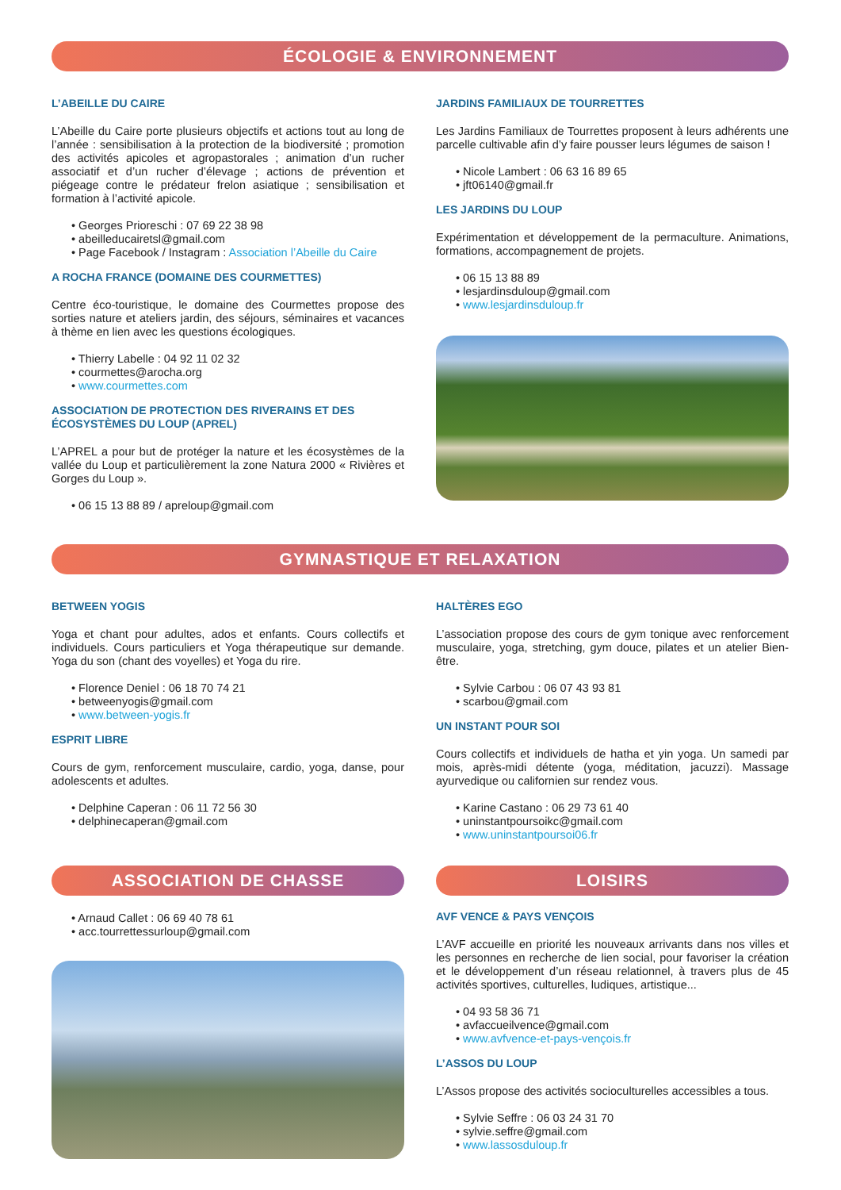ÉCOLOGIE & ENVIRONNEMENT
L’ABEILLE DU CAIRE
L’Abeille du Caire porte plusieurs objectifs et actions tout au long de l’année : sensibilisation à la protection de la biodiversité ; promotion des activités apicoles et agropastorales ; animation d’un rucher associatif et d’un rucher d’élevage ; actions de prévention et piégeage contre le prédateur frelon asiatique ; sensibilisation et formation à l’activité apicole.
• Georges Prioreschi : 07 69 22 38 98
• abeilleducairetsl@gmail.com
• Page Facebook / Instagram : Association l’Abeille du Caire
A ROCHA FRANCE (DOMAINE DES COURMETTES)
Centre éco-touristique, le domaine des Courmettes propose des sorties nature et ateliers jardin, des séjours, séminaires et vacances à thème en lien avec les questions écologiques.
• Thierry Labelle : 04 92 11 02 32
• courmettes@arocha.org
• www.courmettes.com
ASSOCIATION DE PROTECTION DES RIVERAINS ET DES ÉCOSYSTÈMES DU LOUP (APREL)
L’APREL a pour but de protéger la nature et les écosystèmes de la vallée du Loup et particulièrement la zone Natura 2000 « Rivières et Gorges du Loup ».
• 06 15 13 88 89 / apreloup@gmail.com
JARDINS FAMILIAUX DE TOURRETTES
Les Jardins Familiaux de Tourrettes proposent à leurs adhérents une parcelle cultivable afin d’y faire pousser leurs légumes de saison !
• Nicole Lambert : 06 63 16 89 65
• jft06140@gmail.fr
LES JARDINS DU LOUP
Expérimentation et développement de la permaculture. Animations, formations, accompagnement de projets.
• 06 15 13 88 89
• lesjardinsduloup@gmail.com
• www.lesjardinsduloup.fr
GYMNASTIQUE ET RELAXATION
BETWEEN YOGIS
Yoga et chant pour adultes, ados et enfants. Cours collectifs et individuels. Cours particuliers et Yoga thérapeutique sur demande. Yoga du son (chant des voyelles) et Yoga du rire.
• Florence Deniel : 06 18 70 74 21
• betweenyogis@gmail.com
• www.between-yogis.fr
ESPRIT LIBRE
Cours de gym, renforcement musculaire, cardio, yoga, danse, pour adolescents et adultes.
• Delphine Caperan : 06 11 72 56 30
• delphinecaperan@gmail.com
HALTÈRES EGO
L’association propose des cours de gym tonique avec renforcement musculaire, yoga, stretching, gym douce, pilates et un atelier Bien-être.
• Sylvie Carbou : 06 07 43 93 81
• scarbou@gmail.com
UN INSTANT POUR SOI
Cours collectifs et individuels de hatha et yin yoga. Un samedi par mois, après-midi détente (yoga, méditation, jacuzzi). Massage ayurvedique ou californien sur rendez vous.
• Karine Castano : 06 29 73 61 40
• uninstantpoursoikc@gmail.com
• www.uninstantpoursoi06.fr
ASSOCIATION DE CHASSE
• Arnaud Callet : 06 69 40 78 61
• acc.tourrettessurloup@gmail.com
LOISIRS
AVF VENCE & PAYS VENÇOIS
L’AVF accueille en priorité les nouveaux arrivants dans nos villes et les personnes en recherche de lien social, pour favoriser la création et le développement d’un réseau relationnel, à travers plus de 45 activités sportives, culturelles, ludiques, artistique...
• 04 93 58 36 71
• avfaccueilvence@gmail.com
• www.avfvence-et-pays-vençois.fr
L’ASSOS DU LOUP
L’Assos propose des activités socioculturelles accessibles a tous.
• Sylvie Seffre : 06 03 24 31 70
• sylvie.seffre@gmail.com
• www.lassosduloup.fr